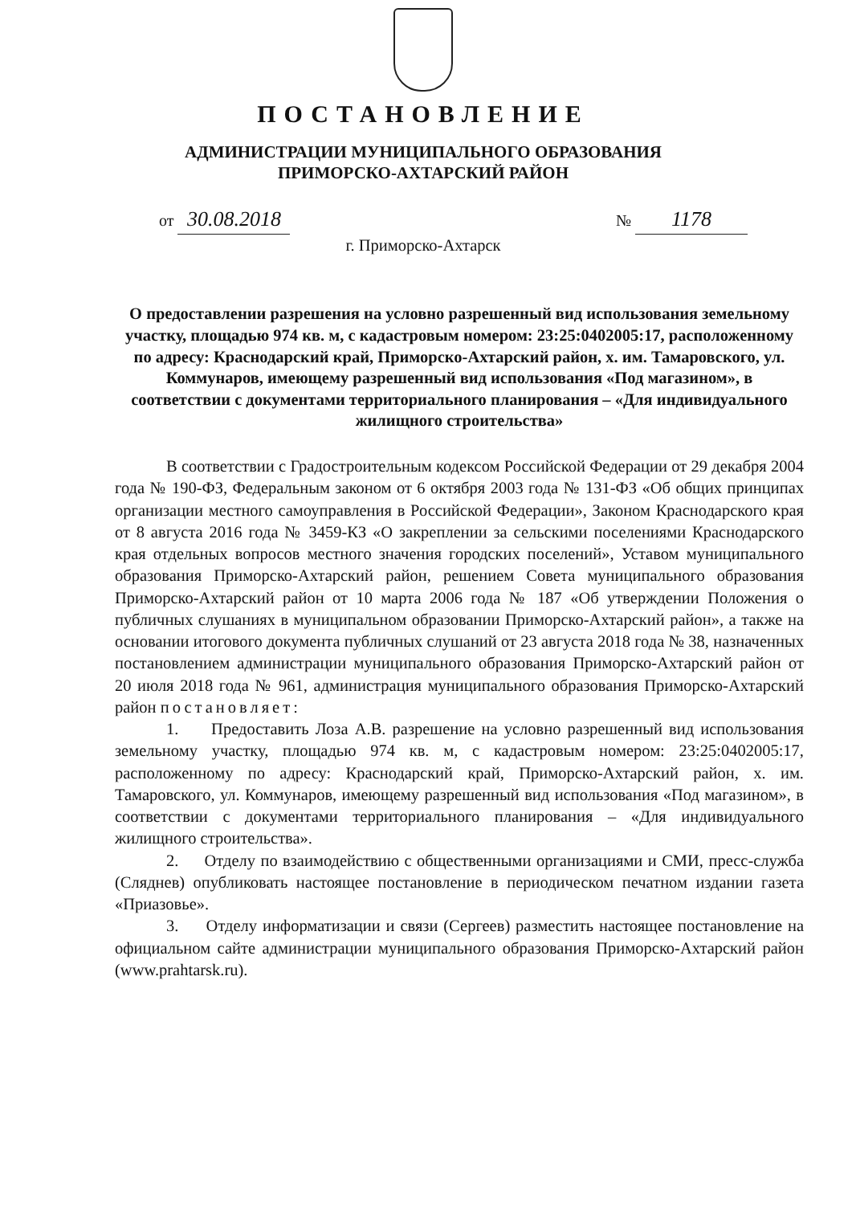ПОСТАНОВЛЕНИЕ
АДМИНИСТРАЦИИ МУНИЦИПАЛЬНОГО ОБРАЗОВАНИЯ
ПРИМОРСКО-АХТАРСКИЙ РАЙОН
от 30.08.2018 № 1178
г. Приморско-Ахтарск
О предоставлении разрешения на условно разрешенный вид использования земельному участку, площадью 974 кв. м, с кадастровым номером: 23:25:0402005:17, расположенному по адресу: Краснодарский край, Приморско-Ахтарский район, х. им. Тамаровского, ул. Коммунаров, имеющему разрешенный вид использования «Под магазином», в соответствии с документами территориального планирования – «Для индивидуального жилищного строительства»
В соответствии с Градостроительным кодексом Российской Федерации от 29 декабря 2004 года № 190-ФЗ, Федеральным законом от 6 октября 2003 года № 131-ФЗ «Об общих принципах организации местного самоуправления в Российской Федерации», Законом Краснодарского края от 8 августа 2016 года № 3459-КЗ «О закреплении за сельскими поселениями Краснодарского края отдельных вопросов местного значения городских поселений», Уставом муниципального образования Приморско-Ахтарский район, решением Совета муниципального образования Приморско-Ахтарский район от 10 марта 2006 года № 187 «Об утверждении Положения о публичных слушаниях в муниципальном образовании Приморско-Ахтарский район», а также на основании итогового документа публичных слушаний от 23 августа 2018 года № 38, назначенных постановлением администрации муниципального образования Приморско-Ахтарский район от 20 июля 2018 года № 961, администрация муниципального образования Приморско-Ахтарский район постановляет:
1. Предоставить Лоза А.В. разрешение на условно разрешенный вид использования земельному участку, площадью 974 кв. м, с кадастровым номером: 23:25:0402005:17, расположенному по адресу: Краснодарский край, Приморско-Ахтарский район, х. им. Тамаровского, ул. Коммунаров, имеющему разрешенный вид использования «Под магазином», в соответствии с документами территориального планирования – «Для индивидуального жилищного строительства».
2. Отделу по взаимодействию с общественными организациями и СМИ, пресс-служба (Сляднев) опубликовать настоящее постановление в периодическом печатном издании газета «Приазовье».
3. Отделу информатизации и связи (Сергеев) разместить настоящее постановление на официальном сайте администрации муниципального образования Приморско-Ахтарский район (www.prahtarsk.ru).